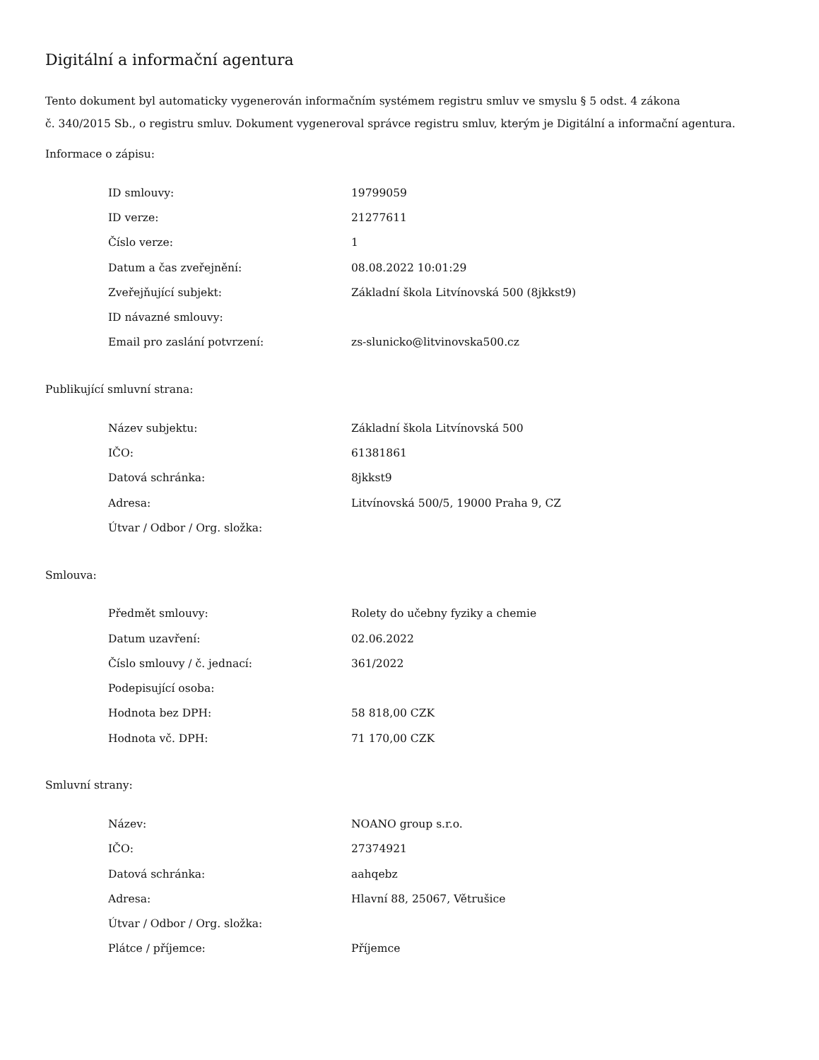Digitální a informační agentura
Tento dokument byl automaticky vygenerován informačním systémem registru smluv ve smyslu § 5 odst. 4 zákona
č. 340/2015 Sb., o registru smluv. Dokument vygeneroval správce registru smluv, kterým je Digitální a informační agentura.
Informace o zápisu:
| ID smlouvy: | 19799059 |
| ID verze: | 21277611 |
| Číslo verze: | 1 |
| Datum a čas zveřejnění: | 08.08.2022 10:01:29 |
| Zveřejňující subjekt: | Základní škola Litvínovská 500 (8jkkst9) |
| ID návazné smlouvy: | |
| Email pro zaslání potvrzení: | zs-slunicko@litvinovska500.cz |
Publikující smluvní strana:
| Název subjektu: | Základní škola Litvínovská 500 |
| IČO: | 61381861 |
| Datová schránka: | 8jkkst9 |
| Adresa: | Litvínovská 500/5, 19000 Praha 9, CZ |
| Útvar / Odbor / Org. složka: | |
Smlouva:
| Předmět smlouvy: | Rolety do učebny fyziky a chemie |
| Datum uzavření: | 02.06.2022 |
| Číslo smlouvy / č. jednací: | 361/2022 |
| Podepisující osoba: | |
| Hodnota bez DPH: | 58 818,00 CZK |
| Hodnota vč. DPH: | 71 170,00 CZK |
Smluvní strany:
| Název: | NOANO group s.r.o. |
| IČO: | 27374921 |
| Datová schránka: | aahqebz |
| Adresa: | Hlavní 88, 25067, Větrušice |
| Útvar / Odbor / Org. složka: | |
| Plátce / příjemce: | Příjemce |